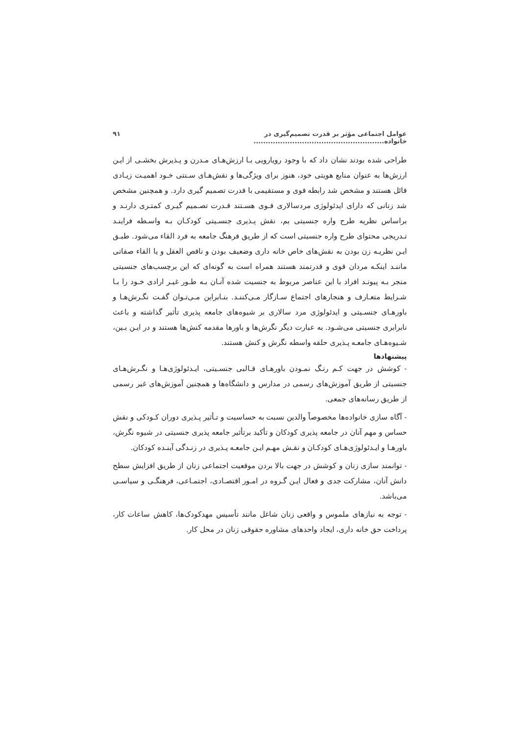عوامل اجتماعی مؤثر بر قدرت تصمیم‌گیری در خانواده...................................................... ۹۱
طراحی شده بودند نشان داد که با وجود رویارویی بـا ارزش‌هـای مـدرن و پـذیرش بخشـی از ایـن ارزش‌ها به عنوان منابع هویتی خود، هنوز برای ویژگی‌ها و نقش‌هـای سـنتی خـود اهمیـت زیـادی قائل هستند و مشخص شد رابطه قوی و مستقیمی با قدرت تصمیم گیری دارد. و همچنین مشخص شد زنانی که دارای ایدئولوژی مردسالاری قـوی هسـتند قـدرت تصـمیم گیـری کمتـری دارنـد و براساس نظریه طرح واره جنسیتی بم، نقش پـذیری جنسـیتی کودکـان بـه واسـطه فراینـد تـدریجی محتوای طرح واره جنسیتی است که از طریق فرهنگ جامعه به فرد القاء می‌شود. طبـق ایـن نظریـه زن بودن به نقش‌های خاص خانه داری وضعیف بودن و ناقص العقل و یا القاء صفاتی ماننـد اینکـه مردان قوی و قدرتمند هستند همراه است به گونه‌ای که این برچسب‌های جنسیتی منجر بـه پیونـد افراد با این عناصر مربوط به جنسیت شده آنـان بـه طـور غیـر ارادی خـود را بـا شـرایط متعـارف و هنجارهای اجتماع سـازگار مـی‌کننـد. بنـابراین مـی‌تـوان گفـت نگـرش‌هـا و باورهـای جنسـیتی و ایدئولوژی مرد سالاری بر شیوه‌های جامعه پذیری تأثیر گذاشته و باعث نابرابری جنسیتی می‌شـود. به عبارت دیگر نگرش‌ها و باورها مقدمه کنش‌ها هستند و در ایـن بـین، شـیوه‌هـای جامعـه پـذیری حلقه واسطه نگرش و کنش هستند.
پیشنهادها
- کوشش در جهت کـم رنـگ نمـودن باورهـای قـالبی جنسـیتی، ایـدئولوژی‌هـا و نگـرش‌هـای جنسیتی از طریق آموزش‌های رسمی در مدارس و دانشگاه‌ها و همچنین آموزش‌های غیر رسمی از طریق رسانه‌های جمعی.
- آگاه سازی خانواده‌ها مخصوصاً والدین نسبت به حساسیت و تـأثیر پـذیری دوران کـودکی و نقش حساس و مهم آنان در جامعه پذیری کودکان و تأکید برتأثیر جامعه پذیری جنسیتی در شیوه نگرش، باورهـا و ایـدئولوژی‌هـای کودکـان و نقـش مهـم ایـن جامعـه پـذیری در زنـدگی آینـده کودکان.
- توانمند سازی زنان و کوشش در جهت بالا بردن موقعیت اجتماعی زنان از طریق افزایش سطح دانش آنان، مشارکت جدی و فعال ایـن گـروه در امـور اقتصـادی، اجتمـاعی، فرهنگـی و سیاسـی می‌باشد.
- توجه به نیازهای ملموس و واقعی زنان شاغل مانند تأسیس مهدکودک‌ها، کاهش ساعات کار، پرداخت حق خانه داری، ایجاد واحدهای مشاوره حقوقی زنان در محل کار.